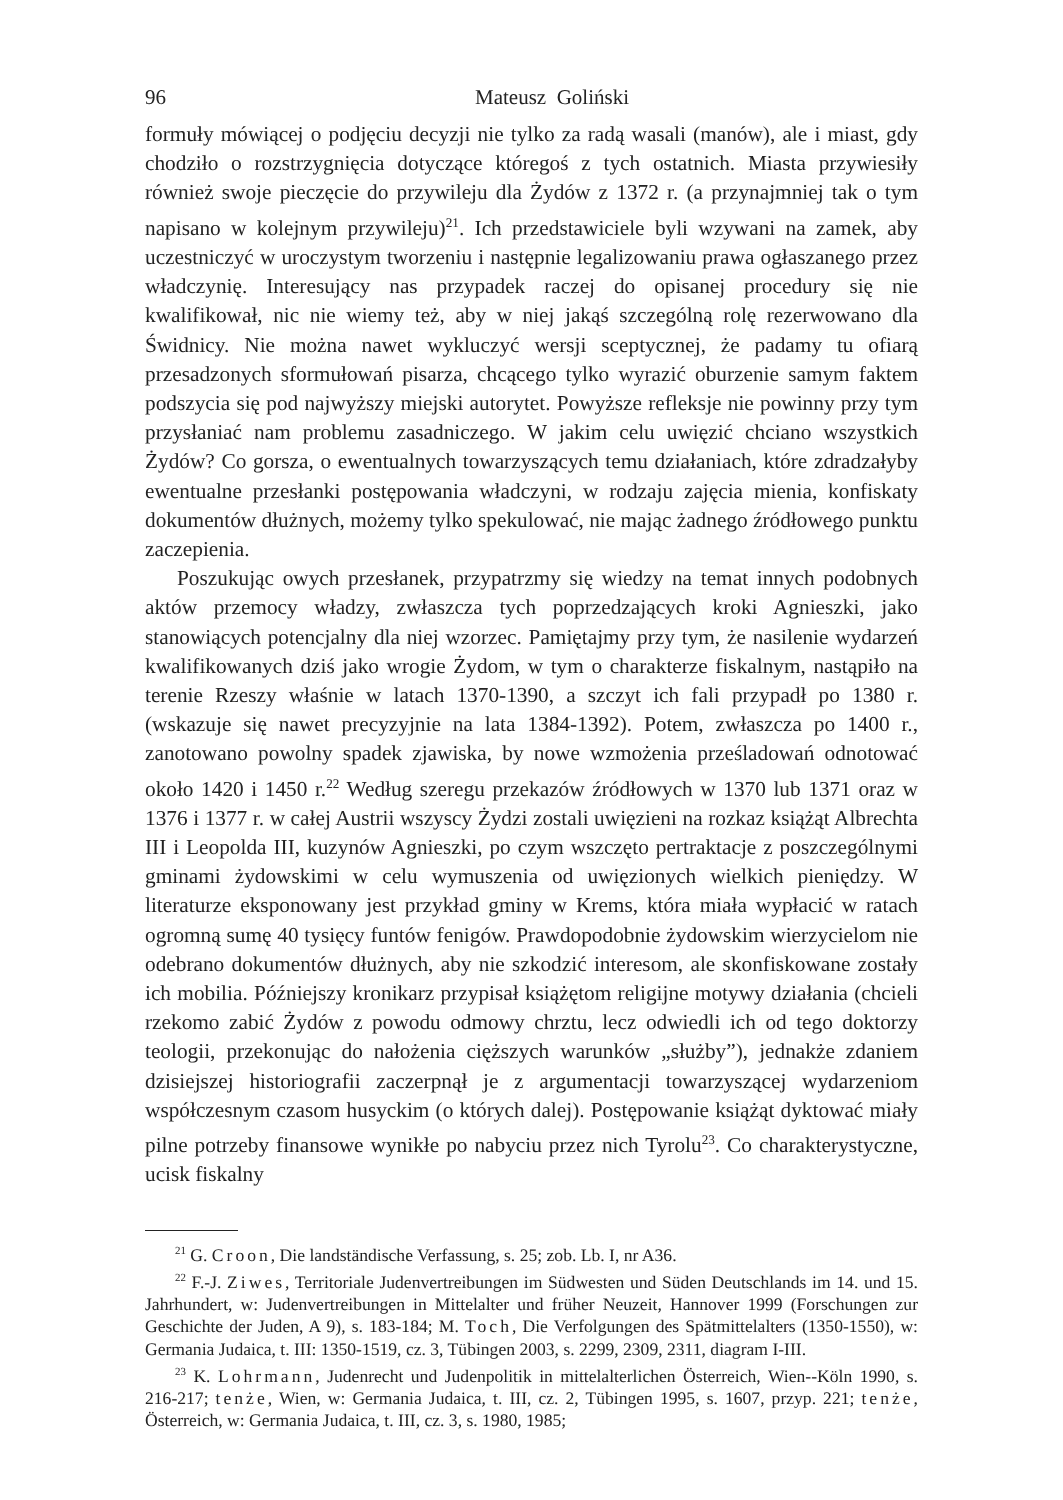96 Mateusz Goliński
formuły mówiącej o podjęciu decyzji nie tylko za radą wasali (manów), ale i miast, gdy chodziło o rozstrzygnięcia dotyczące któregoś z tych ostatnich. Miasta przywiesiły również swoje pieczęcie do przywileju dla Żydów z 1372 r. (a przynajmniej tak o tym napisano w kolejnym przywileju)<sup>21</sup>. Ich przedstawiciele byli wzywani na zamek, aby uczestniczyć w uroczystym tworzeniu i następnie legalizowaniu prawa ogłaszanego przez władczynię. Interesujący nas przypadek raczej do opisanej procedury się nie kwalifikował, nic nie wiemy też, aby w niej jakąś szczególną rolę rezerwowano dla Świdnicy. Nie można nawet wykluczyć wersji sceptycznej, że padamy tu ofiarą przesadzonych sformułowań pisarza, chcącego tylko wyrazić oburzenie samym faktem podszycia się pod najwyższy miejski autorytet. Powyższe refleksje nie powinny przy tym przysłaniać nam problemu zasadniczego. W jakim celu uwięzić chciano wszystkich Żydów? Co gorsza, o ewentualnych towarzyszących temu działaniach, które zdradzałyby ewentualne przesłanki postępowania władczyni, w rodzaju zajęcia mienia, konfiskaty dokumentów dłużnych, możemy tylko spekulować, nie mając żadnego źródłowego punktu zaczepienia.
Poszukując owych przesłanek, przypatrzmy się wiedzy na temat innych podobnych aktów przemocy władzy, zwłaszcza tych poprzedzających kroki Agnieszki, jako stanowiących potencjalny dla niej wzorzec. Pamiętajmy przy tym, że nasilenie wydarzeń kwalifikowanych dziś jako wrogie Żydom, w tym o charakterze fiskalnym, nastąpiło na terenie Rzeszy właśnie w latach 1370-1390, a szczyt ich fali przypadł po 1380 r. (wskazuje się nawet precyzyjnie na lata 1384-1392). Potem, zwłaszcza po 1400 r., zanotowano powolny spadek zjawiska, by nowe wzmożenia prześladowań odnotować około 1420 i 1450 r.<sup>22</sup> Według szeregu przekazów źródłowych w 1370 lub 1371 oraz w 1376 i 1377 r. w całej Austrii wszyscy Żydzi zostali uwięzieni na rozkaz książąt Albrechta III i Leopolda III, kuzynów Agnieszki, po czym wszczęto pertraktacje z poszczególnymi gminami żydowskimi w celu wymuszenia od uwięzionych wielkich pieniędzy. W literaturze eksponowany jest przykład gminy w Krems, która miała wypłacić w ratach ogromną sumę 40 tysięcy funtów fenigów. Prawdopodobnie żydowskim wierzycielom nie odebrano dokumentów dłużnych, aby nie szkodzić interesom, ale skonfiskowane zostały ich mobilia. Późniejszy kronikarz przypisał książętom religijne motywy działania (chcieli rzekomo zabić Żydów z powodu odmowy chrztu, lecz odwiedli ich od tego doktorzy teologii, przekonując do nałożenia cięższych warunków „służby”), jednakże zdaniem dzisiejszej historiografii zaczerpnął je z argumentacji towarzyszącej wydarzeniom współczesnym czasom husyckim (o których dalej). Postępowanie książąt dyktować miały pilne potrzeby finansowe wynikłe po nabyciu przez nich Tyrolu<sup>23</sup>. Co charakterystyczne, ucisk fiskalny
<sup>21</sup> G. Croon, Die landständische Verfassung, s. 25; zob. Lb. I, nr A36.
<sup>22</sup> F.-J. Ziwes, Territoriale Judenvertreibungen im Südwesten und Süden Deutschlands im 14. und 15. Jahrhundert, w: Judenvertreibungen in Mittelalter und früher Neuzeit, Hannover 1999 (Forschungen zur Geschichte der Juden, A 9), s. 183-184; M. Toch, Die Verfolgungen des Spätmittelalters (1350-1550), w: Germania Judaica, t. III: 1350-1519, cz. 3, Tübingen 2003, s. 2299, 2309, 2311, diagram I-III.
<sup>23</sup> K. Lohrmann, Judenrecht und Judenpolitik in mittelalterlichen Österreich, Wien--Köln 1990, s. 216-217; tenże, Wien, w: Germania Judaica, t. III, cz. 2, Tübingen 1995, s. 1607, przyp. 221; tenże, Österreich, w: Germania Judaica, t. III, cz. 3, s. 1980, 1985;